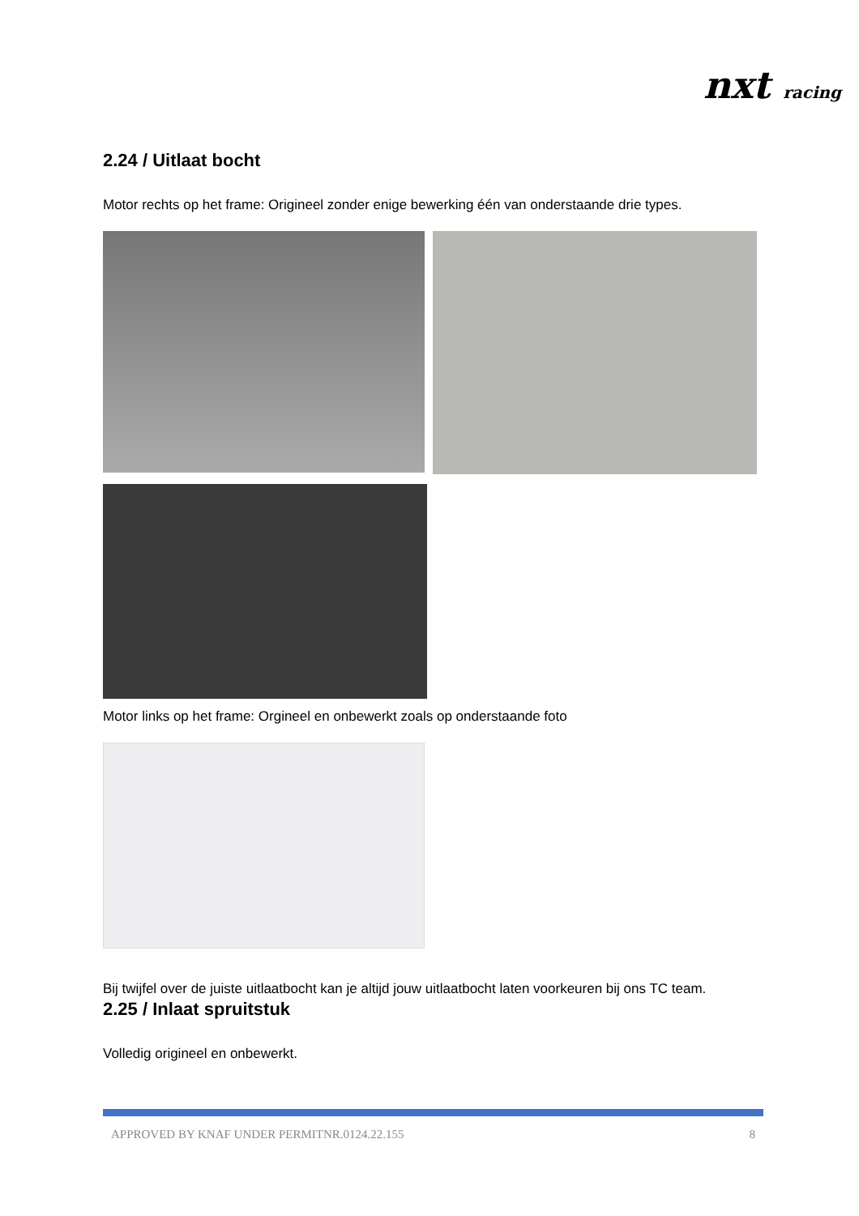nxt racing
2.24 / Uitlaat bocht
Motor rechts op het frame: Origineel zonder enige bewerking één van onderstaande drie types.
Motor links op het frame: Orgineel en onbewerkt zoals op onderstaande foto
Bij twijfel over de juiste uitlaatbocht kan je altijd jouw uitlaatbocht laten voorkeuren bij ons TC team.
2.25 / Inlaat spruitstuk
Volledig origineel en onbewerkt.
APPROVED BY KNAF UNDER PERMITNR.0124.22.155 8